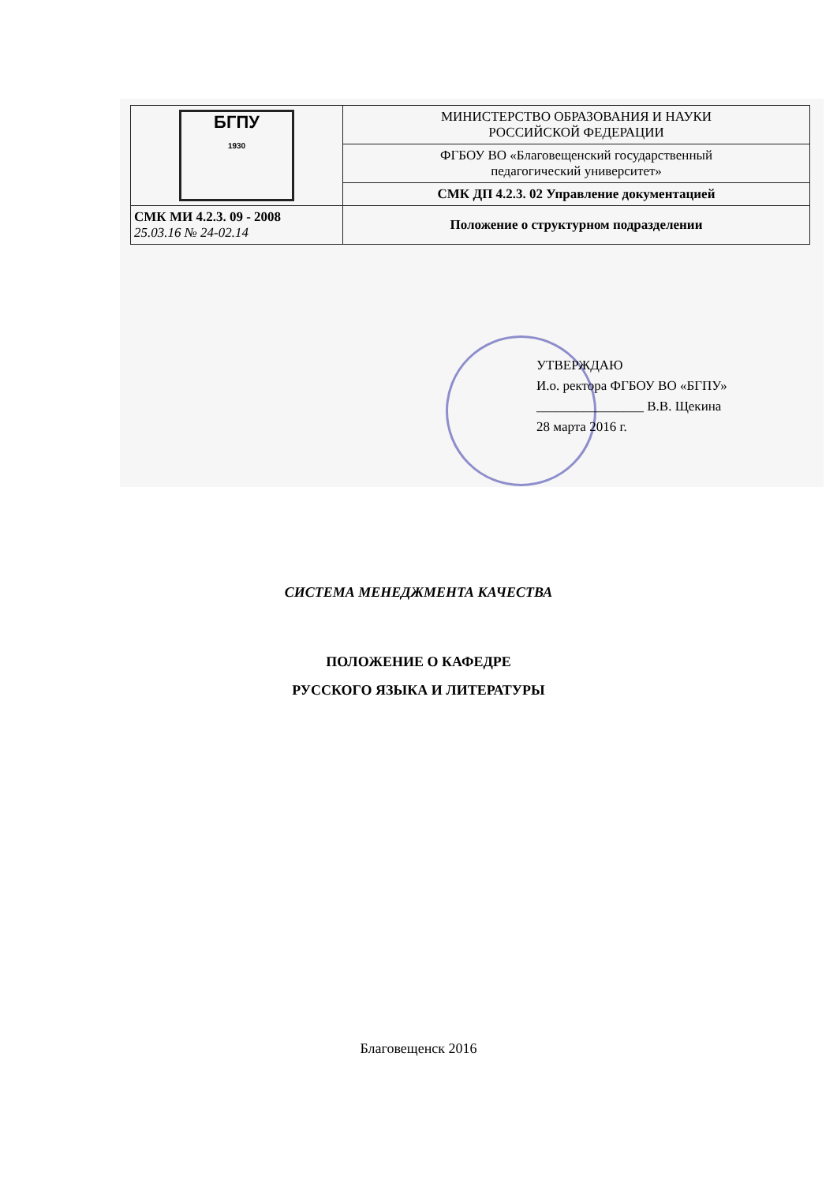| БГПУ 1930 | МИНИСТЕРСТВО ОБРАЗОВАНИЯ И НАУКИ РОССИЙСКОЙ ФЕДЕРАЦИИ |
| | ФГБОУ ВО «Благовещенский государственный педагогический университет» |
| | СМК ДП 4.2.3. 02 Управление документацией |
| СМК МИ 4.2.3. 09 - 2008 25.03.16 № 24-02.14 | Положение о структурном подразделении |
УТВЕРЖДАЮ
И.о. ректора ФГБОУ ВО «БГПУ»
________________ В.В. Щекина
28 марта 2016 г.
СИСТЕМА МЕНЕДЖМЕНТА КАЧЕСТВА
ПОЛОЖЕНИЕ О КАФЕДРЕ
РУССКОГО ЯЗЫКА И ЛИТЕРАТУРЫ
Благовещенск 2016